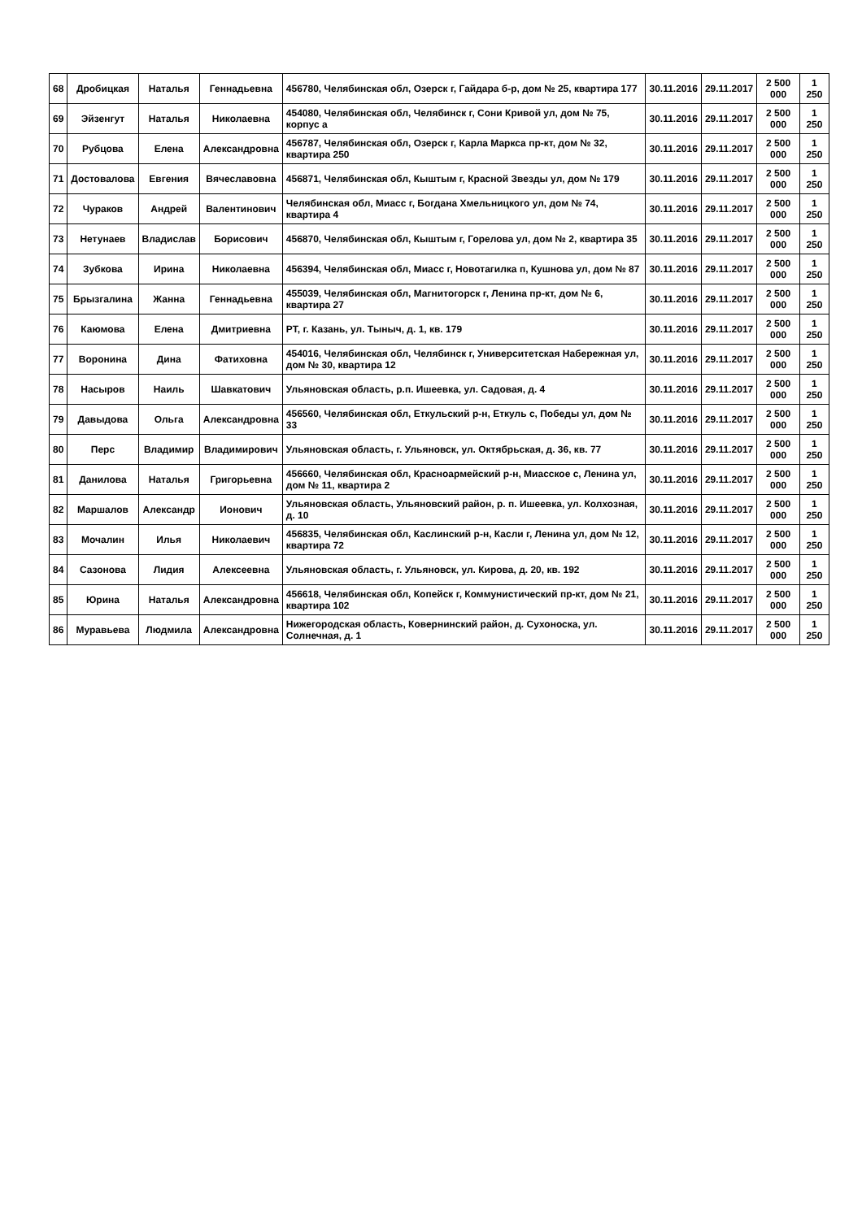| 68 | Дробицкая | Наталья | Геннадьевна | 456780, Челябинская обл, Озерск г, Гайдара б-р, дом № 25, квартира 177 | 30.11.2016 | 29.11.2017 | 2 500 000 | 1 250 |
| 69 | Эйзенгут | Наталья | Николаевна | 454080, Челябинская обл, Челябинск г, Сони Кривой ул, дом № 75, корпус а | 30.11.2016 | 29.11.2017 | 2 500 000 | 1 250 |
| 70 | Рубцова | Елена | Александровна | 456787, Челябинская обл, Озерск г, Карла Маркса пр-кт, дом № 32, квартира 250 | 30.11.2016 | 29.11.2017 | 2 500 000 | 1 250 |
| 71 | Достовалова | Евгения | Вячеславовна | 456871, Челябинская обл, Кыштым г, Красной Звезды ул, дом № 179 | 30.11.2016 | 29.11.2017 | 2 500 000 | 1 250 |
| 72 | Чураков | Андрей | Валентинович | Челябинская обл, Миасс г, Богдана Хмельницкого ул, дом № 74, квартира 4 | 30.11.2016 | 29.11.2017 | 2 500 000 | 1 250 |
| 73 | Нетунаев | Владислав | Борисович | 456870, Челябинская обл, Кыштым г, Горелова ул, дом № 2, квартира 35 | 30.11.2016 | 29.11.2017 | 2 500 000 | 1 250 |
| 74 | Зубкова | Ирина | Николаевна | 456394, Челябинская обл, Миасс г, Новотагилка п, Кушнова ул, дом № 87 | 30.11.2016 | 29.11.2017 | 2 500 000 | 1 250 |
| 75 | Брызгалина | Жанна | Геннадьевна | 455039, Челябинская обл, Магнитогорск г, Ленина пр-кт, дом № 6, квартира 27 | 30.11.2016 | 29.11.2017 | 2 500 000 | 1 250 |
| 76 | Каюмова | Елена | Дмитриевна | РТ, г. Казань, ул. Тыныч, д. 1, кв. 179 | 30.11.2016 | 29.11.2017 | 2 500 000 | 1 250 |
| 77 | Воронина | Дина | Фатиховна | 454016, Челябинская обл, Челябинск г, Университетская Набережная ул, дом № 30, квартира 12 | 30.11.2016 | 29.11.2017 | 2 500 000 | 1 250 |
| 78 | Насыров | Наиль | Шавкатович | Ульяновская область, р.п. Ишеевка, ул. Садовая, д. 4 | 30.11.2016 | 29.11.2017 | 2 500 000 | 1 250 |
| 79 | Давыдова | Ольга | Александровна | 456560, Челябинская обл, Еткульский р-н, Еткуль с, Победы ул, дом № 33 | 30.11.2016 | 29.11.2017 | 2 500 000 | 1 250 |
| 80 | Перс | Владимир | Владимирович | Ульяновская область, г. Ульяновск, ул. Октябрьская, д. 36, кв. 77 | 30.11.2016 | 29.11.2017 | 2 500 000 | 1 250 |
| 81 | Данилова | Наталья | Григорьевна | 456660, Челябинская обл, Красноармейский р-н, Миасское с, Ленина ул, дом № 11, квартира 2 | 30.11.2016 | 29.11.2017 | 2 500 000 | 1 250 |
| 82 | Маршалов | Александр | Ионович | Ульяновская область, Ульяновский район, р. п. Ишеевка, ул. Колхозная, д. 10 | 30.11.2016 | 29.11.2017 | 2 500 000 | 1 250 |
| 83 | Мочалин | Илья | Николаевич | 456835, Челябинская обл, Каслинский р-н, Касли г, Ленина ул, дом № 12, квартира 72 | 30.11.2016 | 29.11.2017 | 2 500 000 | 1 250 |
| 84 | Сазонова | Лидия | Алексеевна | Ульяновская область, г. Ульяновск, ул. Кирова, д. 20, кв. 192 | 30.11.2016 | 29.11.2017 | 2 500 000 | 1 250 |
| 85 | Юрина | Наталья | Александровна | 456618, Челябинская обл, Копейск г, Коммунистический пр-кт, дом № 21, квартира 102 | 30.11.2016 | 29.11.2017 | 2 500 000 | 1 250 |
| 86 | Муравьева | Людмила | Александровна | Нижегородская область, Ковернинский район, д. Сухоноска, ул. Солнечная, д. 1 | 30.11.2016 | 29.11.2017 | 2 500 000 | 1 250 |